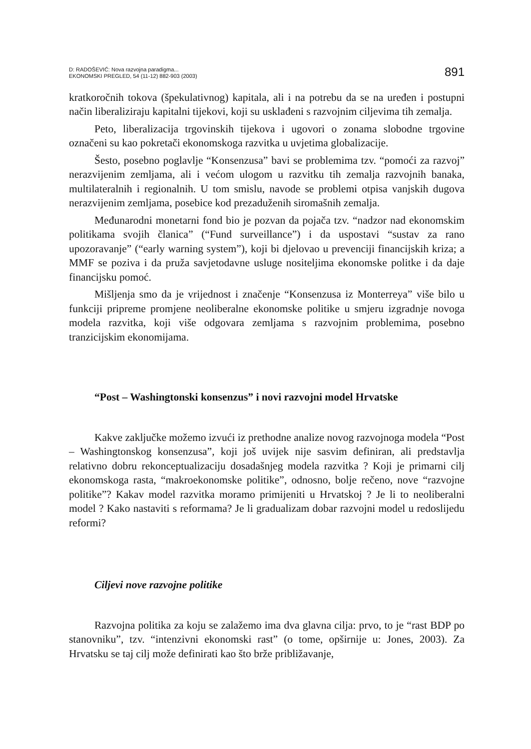D: RADOŠEVIĆ: Nova razvojna paradigma...
EKONOMSKI PREGLED, 54 (11-12) 882-903 (2003)
891
kratkoročnih tokova (špekulativnog) kapitala, ali i na potrebu da se na uređen i postupni način liberaliziraju kapitalni tijekovi, koji su usklađeni s razvojnim ciljevima tih zemalja.
Peto, liberalizacija trgovinskih tijekova i ugovori o zonama slobodne trgovine označeni su kao pokretači ekonomskoga razvitka u uvjetima globalizacije.
Šesto, posebno poglavlje “Konsenzusa” bavi se problemima tzv. “pomoći za razvoj” nerazvijenim zemljama, ali i većom ulogom u razvitku tih zemalja razvojnih banaka, multilateralnih i regionalnih. U tom smislu, navode se problemi otpisa vanjskih dugova nerazvijenim zemljama, posebice kod prezaduženih siromašnih zemalja.
Međunarodni monetarni fond bio je pozvan da pojača tzv. “nadzor nad ekonomskim politikama svojih članica” (“Fund surveillance”) i da uspostavi “sustav za rano upozoravanje” (“early warning system”), koji bi djelovao u prevenciji financijskih kriza; a MMF se poziva i da pruža savjetodavne usluge nositeljima ekonomske politke i da daje financijsku pomoć.
Mišljenja smo da je vrijednost i značenje “Konsenzusa iz Monterreya” više bilo u funkciji pripreme promjene neoliberalne ekonomske politike u smjeru izgradnje novoga modela razvitka, koji više odgovara zemljama s razvojnim problemima, posebno tranzicijskim ekonomijama.
“Post – Washingtonski konsenzus” i novi razvojni model Hrvatske
Kakve zaključke možemo izvući iz prethodne analize novog razvojnoga modela “Post – Washingtonskog konsenzusa”, koji još uvijek nije sasvim definiran, ali predstavlja relativno dobru rekonceptualizaciju dosadašnjeg modela razvitka ? Koji je primarni cilj ekonomskoga rasta, “makroekonomske politike”, odnosno, bolje rečeno, nove “razvojne politike”? Kakav model razvitka moramo primijeniti u Hrvatskoj ? Je li to neoliberalni model ? Kako nastaviti s reformama? Je li gradualizam dobar razvojni model u redoslijedu reformi?
Ciljevi nove razvojne politike
Razvojna politika za koju se zalažemo ima dva glavna cilja: prvo, to je “rast BDP po stanovniku”, tzv. “intenzivni ekonomski rast” (o tome, opširnije u: Jones, 2003). Za Hrvatsku se taj cilj može definirati kao što brže približavanje,